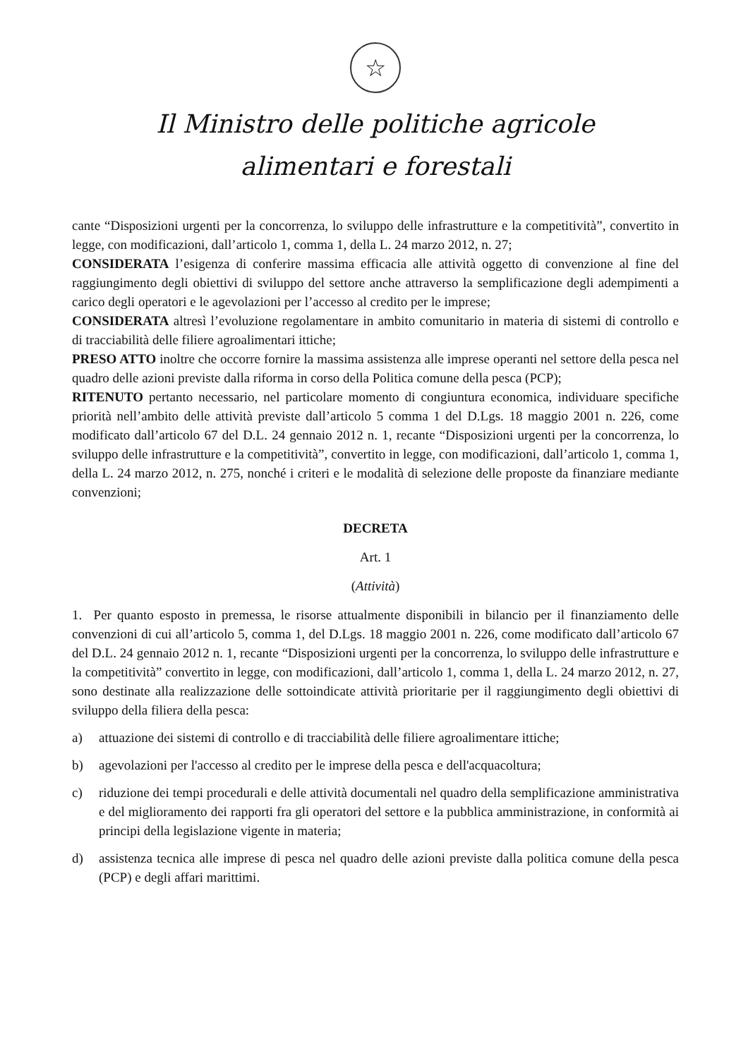☆
Il Ministro delle politiche agricole
alimentari e forestali
cante “Disposizioni urgenti per la concorrenza, lo sviluppo delle infrastrutture e la competitività”, convertito in legge, con modificazioni, dall’articolo 1, comma 1, della L. 24 marzo 2012, n. 27;
CONSIDERATA l’esigenza di conferire massima efficacia alle attività oggetto di convenzione al fine del raggiungimento degli obiettivi di sviluppo del settore anche attraverso la semplificazione degli adempimenti a carico degli operatori e le agevolazioni per l’accesso al credito per le imprese;
CONSIDERATA altresì l’evoluzione regolamentare in ambito comunitario in materia di sistemi di controllo e di tracciabilità delle filiere agroalimentari ittiche;
PRESO ATTO inoltre che occorre fornire la massima assistenza alle imprese operanti nel settore della pesca nel quadro delle azioni previste dalla riforma in corso della Politica comune della pesca (PCP);
RITENUTO pertanto necessario, nel particolare momento di congiuntura economica, individuare specifiche priorità nell’ambito delle attività previste dall’articolo 5 comma 1 del D.Lgs. 18 maggio 2001 n. 226, come modificato dall’articolo 67 del D.L. 24 gennaio 2012 n. 1, recante “Disposizioni urgenti per la concorrenza, lo sviluppo delle infrastrutture e la competitività”, convertito in legge, con modificazioni, dall’articolo 1, comma 1, della L. 24 marzo 2012, n. 275, nonché i criteri e le modalità di selezione delle proposte da finanziare mediante convenzioni;
DECRETA
Art. 1
(Attività)
1. Per quanto esposto in premessa, le risorse attualmente disponibili in bilancio per il finanziamento delle convenzioni di cui all’articolo 5, comma 1, del D.Lgs. 18 maggio 2001 n. 226, come modificato dall’articolo 67 del D.L. 24 gennaio 2012 n. 1, recante “Disposizioni urgenti per la concorrenza, lo sviluppo delle infrastrutture e la competitività” convertito in legge, con modificazioni, dall’articolo 1, comma 1, della L. 24 marzo 2012, n. 27, sono destinate alla realizzazione delle sottoindicate attività prioritarie per il raggiungimento degli obiettivi di sviluppo della filiera della pesca:
a) attuazione dei sistemi di controllo e di tracciabilità delle filiere agroalimentare ittiche;
b) agevolazioni per l'accesso al credito per le imprese della pesca e dell'acquacoltura;
c) riduzione dei tempi procedurali e delle attività documentali nel quadro della semplificazione amministrativa e del miglioramento dei rapporti fra gli operatori del settore e la pubblica amministrazione, in conformità ai principi della legislazione vigente in materia;
d) assistenza tecnica alle imprese di pesca nel quadro delle azioni previste dalla politica comune della pesca (PCP) e degli affari marittimi.